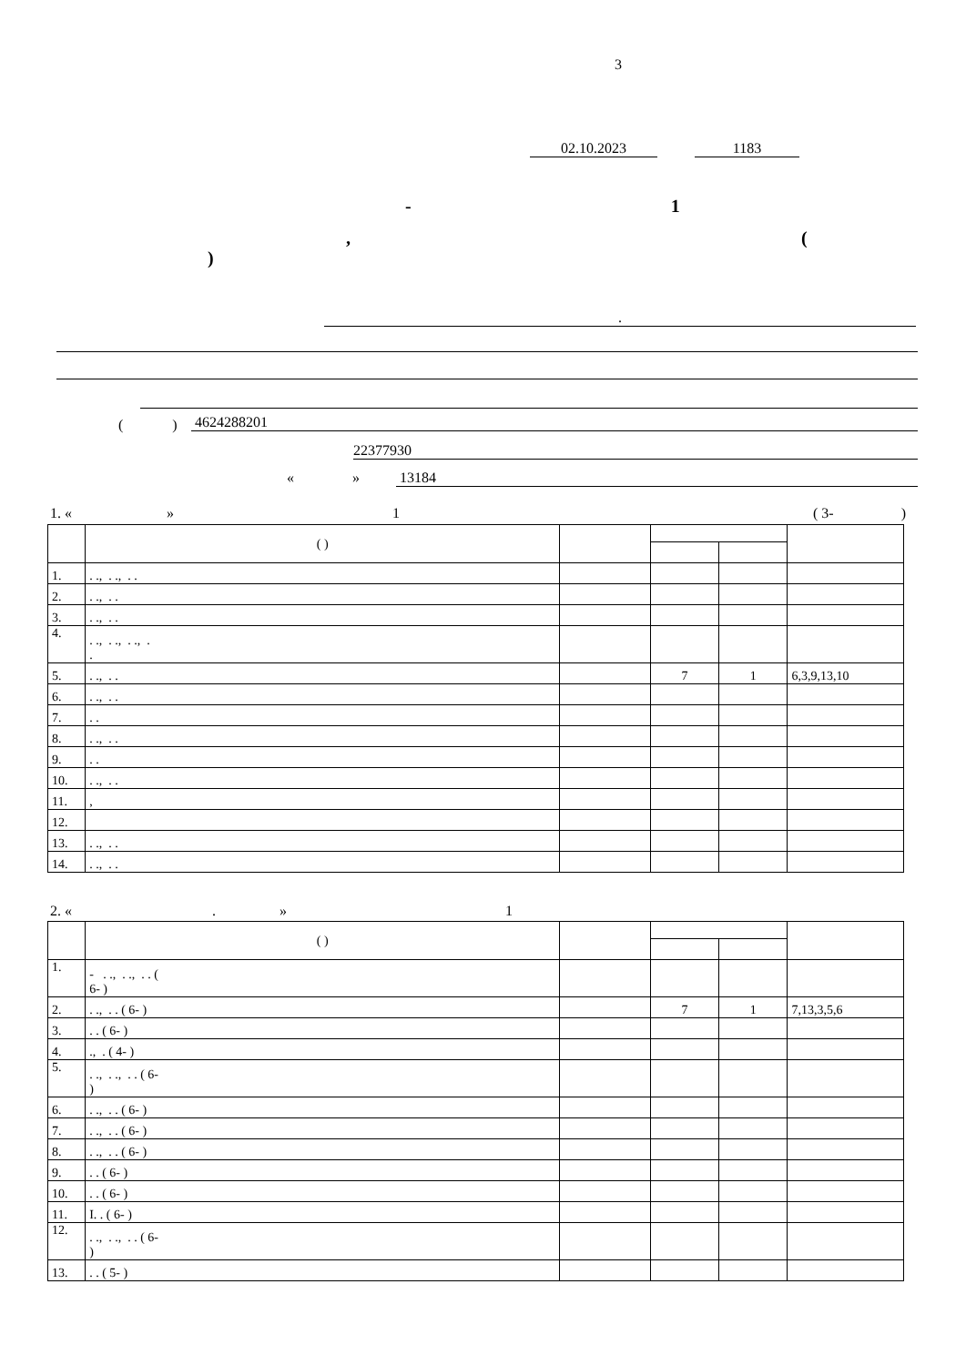3
02.10.2023 1183
- 1
, (
)
.
( ) 4624288201
22377930
« » 13184
1. « » 1 ( 3- )
| | ( ) | | | | |
| 1. | . ., . ., . . | | | | |
| 2. | . ., . . | | | | |
| 3. | . ., . . | | | | |
| 4. | . ., . ., . ., . . | | | | |
| 5. | . ., . . | | 7 | 1 | 6,3,9,13,10 |
| 6. | . ., . . | | | | |
| 7. | . . | | | | |
| 8. | . ., . . | | | | |
| 9. | . . | | | | |
| 10. | . ., . . | | | | |
| 11. | , | | | | |
| 12. | | | | | |
| 13. | . ., . . | | | | |
| 14. | . ., . . | | | | |
2. « . » 1
| | ( ) | | | | |
| 1. | - . ., . ., . . ( 6- ) | | | | |
| 2. | . ., . . ( 6- ) | | 7 | 1 | 7,13,3,5,6 |
| 3. | . . ( 6- ) | | | | |
| 4. | ., . ( 4- ) | | | | |
| 5. | . ., . ., . . ( 6- ) | | | | |
| 6. | . ., . . ( 6- ) | | | | |
| 7. | . ., . . ( 6- ) | | | | |
| 8. | . ., . . ( 6- ) | | | | |
| 9. | . . ( 6- ) | | | | |
| 10. | . . ( 6- ) | | | | |
| 11. | I. . ( 6- ) | | | | |
| 12. | . ., . ., . . ( 6- ) | | | | |
| 13. | . . ( 5- ) | | | | |